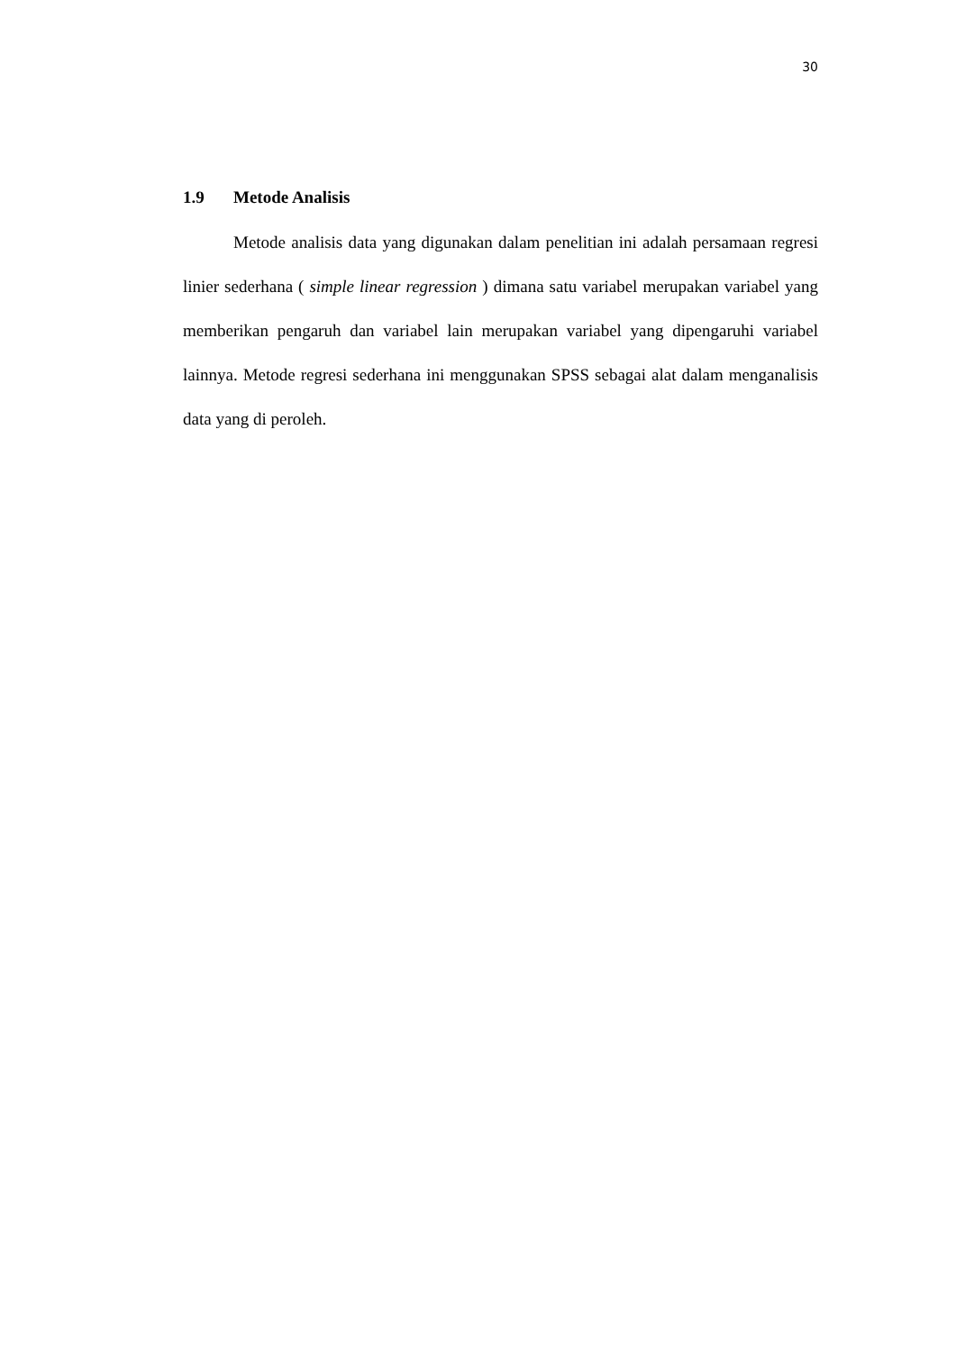30
1.9 Metode Analisis
Metode analisis data yang digunakan dalam penelitian ini adalah persamaan regresi linier sederhana ( simple linear regression ) dimana satu variabel merupakan variabel yang memberikan pengaruh dan variabel lain merupakan variabel yang dipengaruhi variabel lainnya. Metode regresi sederhana ini menggunakan SPSS sebagai alat dalam menganalisis data yang di peroleh.